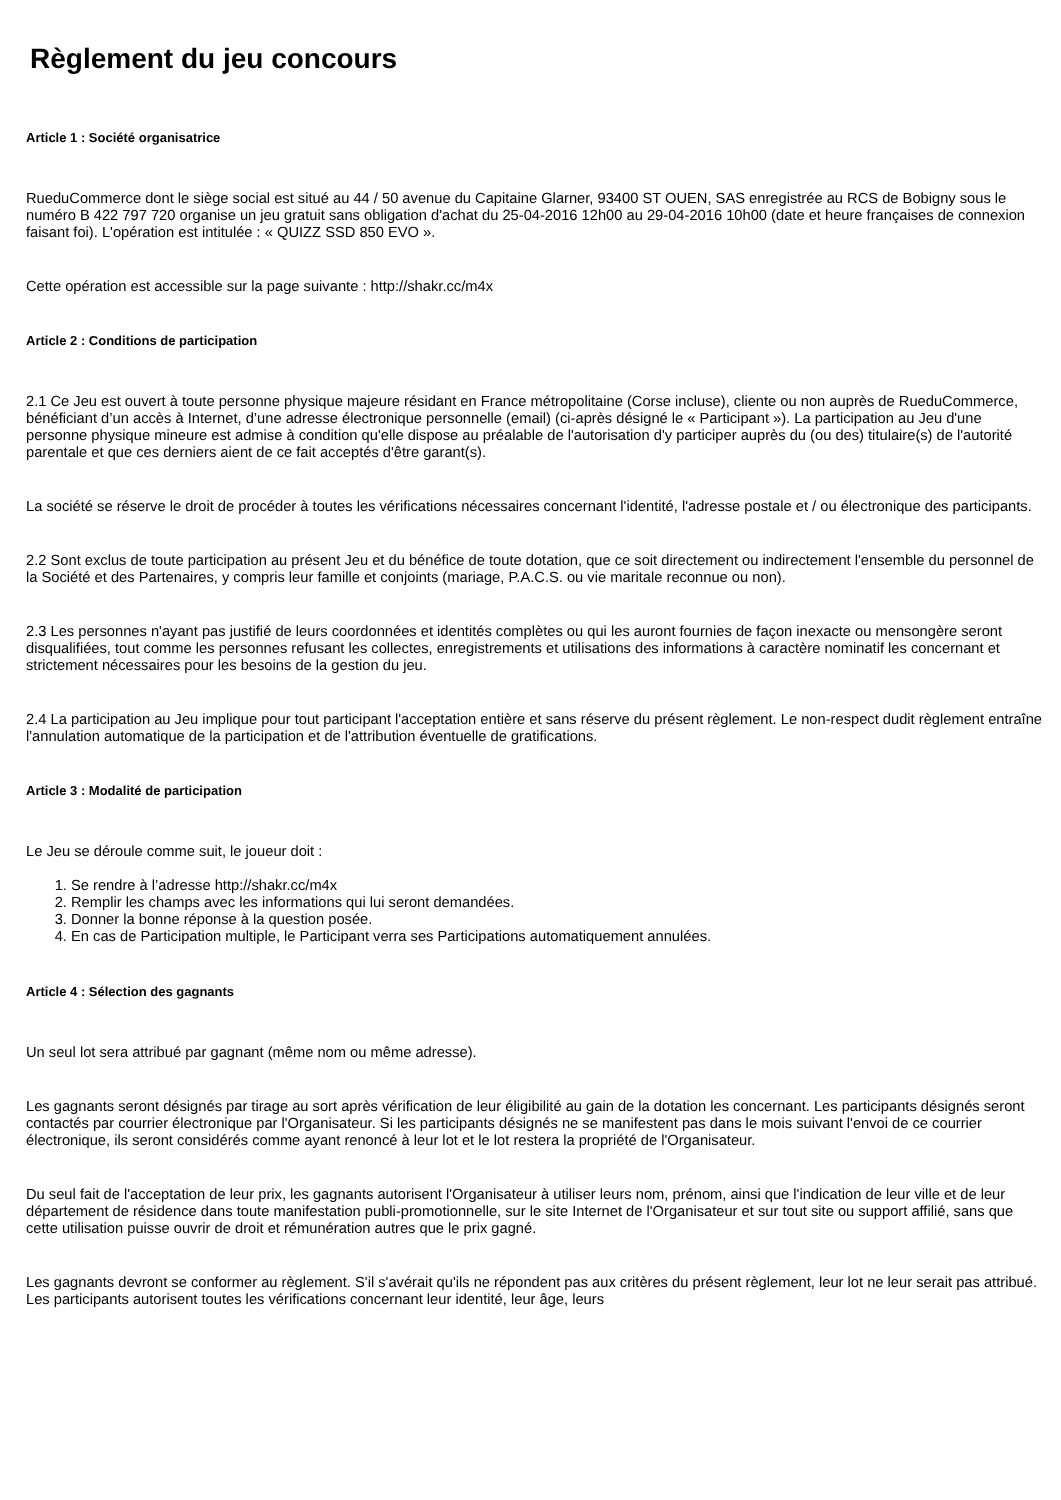Règlement du jeu concours
Article 1 : Société organisatrice
RueduCommerce dont le siège social est situé au 44 / 50 avenue du Capitaine Glarner, 93400 ST OUEN, SAS enregistrée au RCS de Bobigny sous le numéro B 422 797 720 organise un jeu gratuit sans obligation d'achat du 25-04-2016 12h00 au 29-04-2016 10h00 (date et heure françaises de connexion faisant foi). L'opération est intitulée : « QUIZZ SSD 850 EVO ».
Cette opération est accessible sur la page suivante : http://shakr.cc/m4x
Article 2 : Conditions de participation
2.1 Ce Jeu est ouvert à toute personne physique majeure résidant en France métropolitaine (Corse incluse), cliente ou non auprès de RueduCommerce, bénéficiant d’un accès à Internet, d’une adresse électronique personnelle (email) (ci-après désigné le « Participant »). La participation au Jeu d'une personne physique mineure est admise à condition qu'elle dispose au préalable de l'autorisation d'y participer auprès du (ou des) titulaire(s) de l'autorité parentale et que ces derniers aient de ce fait acceptés d'être garant(s).
La société se réserve le droit de procéder à toutes les vérifications nécessaires concernant l'identité, l'adresse postale et / ou électronique des participants.
2.2 Sont exclus de toute participation au présent Jeu et du bénéfice de toute dotation, que ce soit directement ou indirectement l'ensemble du personnel de la Société et des Partenaires, y compris leur famille et conjoints (mariage, P.A.C.S. ou vie maritale reconnue ou non).
2.3 Les personnes n'ayant pas justifié de leurs coordonnées et identités complètes ou qui les auront fournies de façon inexacte ou mensongère seront disqualifiées, tout comme les personnes refusant les collectes, enregistrements et utilisations des informations à caractère nominatif les concernant et strictement nécessaires pour les besoins de la gestion du jeu.
2.4 La participation au Jeu implique pour tout participant l'acceptation entière et sans réserve du présent règlement. Le non-respect dudit règlement entraîne l'annulation automatique de la participation et de l'attribution éventuelle de gratifications.
Article 3 : Modalité de participation
Le Jeu se déroule comme suit, le joueur doit :
1. Se rendre à l’adresse http://shakr.cc/m4x
2. Remplir les champs avec les informations qui lui seront demandées.
3. Donner la bonne réponse à la question posée.
4. En cas de Participation multiple, le Participant verra ses Participations automatiquement annulées.
Article 4 : Sélection des gagnants
Un seul lot sera attribué par gagnant (même nom ou même adresse).
Les gagnants seront désignés par tirage au sort après vérification de leur éligibilité au gain de la dotation les concernant. Les participants désignés seront contactés par courrier électronique par l'Organisateur. Si les participants désignés ne se manifestent pas dans le mois suivant l'envoi de ce courrier électronique, ils seront considérés comme ayant renoncé à leur lot et le lot restera la propriété de l'Organisateur.
Du seul fait de l'acceptation de leur prix, les gagnants autorisent l'Organisateur à utiliser leurs nom, prénom, ainsi que l'indication de leur ville et de leur département de résidence dans toute manifestation publi-promotionnelle, sur le site Internet de l'Organisateur et sur tout site ou support affilié, sans que cette utilisation puisse ouvrir de droit et rémunération autres que le prix gagné.
Les gagnants devront se conformer au règlement. S'il s'avérait qu'ils ne répondent pas aux critères du présent règlement, leur lot ne leur serait pas attribué. Les participants autorisent toutes les vérifications concernant leur identité, leur âge, leurs